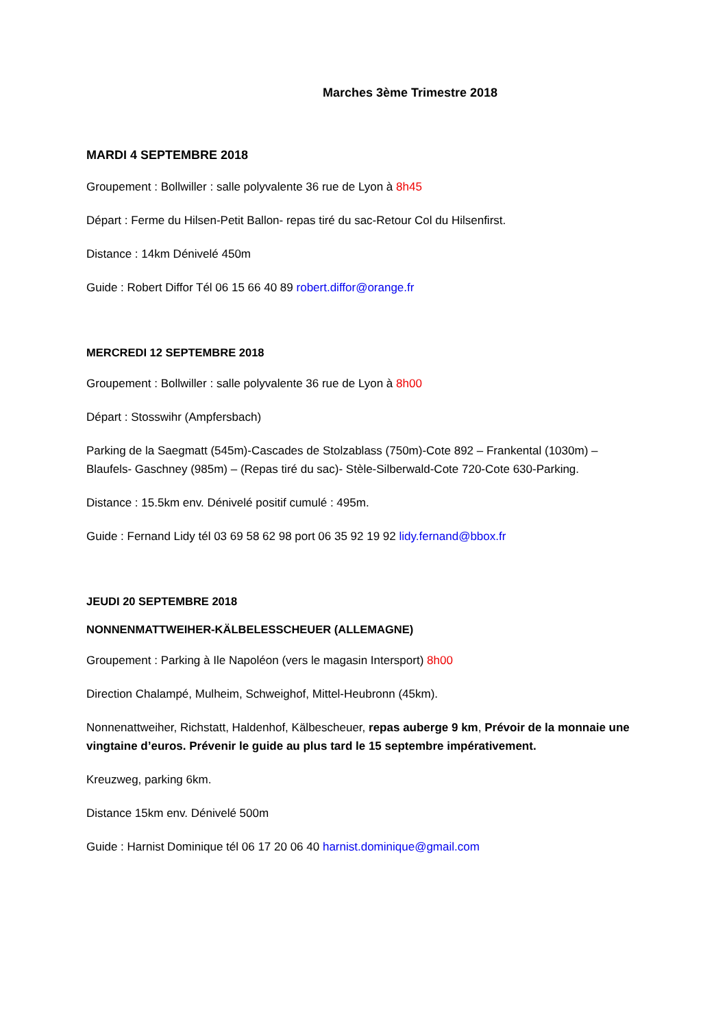Marches 3ème Trimestre 2018
MARDI 4 SEPTEMBRE 2018
Groupement : Bollwiller : salle polyvalente 36 rue de Lyon à 8h45
Départ : Ferme du Hilsen-Petit Ballon- repas tiré du sac-Retour Col du Hilsenfirst.
Distance : 14km Dénivelé 450m
Guide : Robert Diffor Tél 06 15 66 40 89 robert.diffor@orange.fr
MERCREDI 12 SEPTEMBRE 2018
Groupement : Bollwiller : salle polyvalente 36 rue de Lyon à 8h00
Départ : Stosswihr (Ampfersbach)
Parking de la Saegmatt (545m)-Cascades de Stolzablass (750m)-Cote 892 – Frankental (1030m) – Blaufels- Gaschney (985m) – (Repas tiré du sac)- Stèle-Silberwald-Cote 720-Cote 630-Parking.
Distance : 15.5km env. Dénivelé positif cumulé : 495m.
Guide : Fernand Lidy tél 03 69 58 62 98 port 06 35 92 19 92 lidy.fernand@bbox.fr
JEUDI 20 SEPTEMBRE 2018
NONNENMATTWEIHER-KÄLBELESSCHEUER (ALLEMAGNE)
Groupement : Parking à Ile Napoléon (vers le magasin Intersport) 8h00
Direction Chalampé, Mulheim, Schweighof, Mittel-Heubronn (45km).
Nonnenattweiher, Richstatt, Haldenhof, Kälbescheuer, repas auberge 9 km, Prévoir de la monnaie une vingtaine d’euros. Prévenir le guide au plus tard le 15 septembre impérativement.
Kreuzweg, parking 6km.
Distance 15km env. Dénivelé 500m
Guide : Harnist Dominique tél 06 17 20 06 40 harnist.dominique@gmail.com